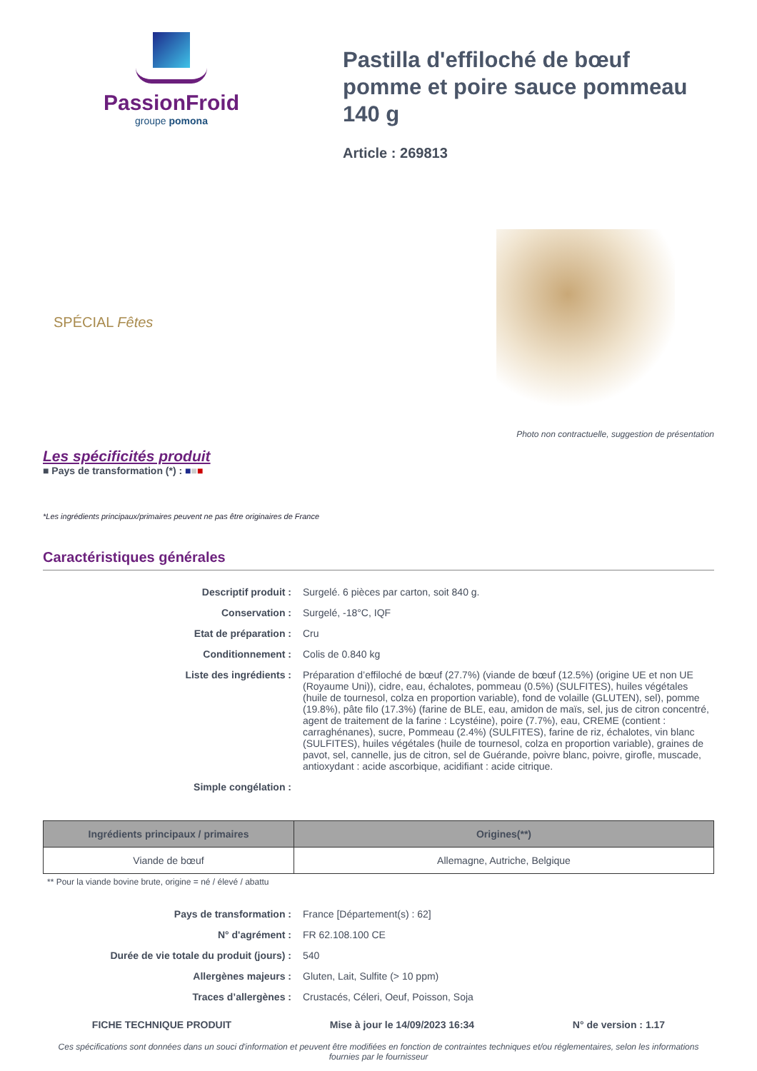PassionFroid
groupe pomona
Pastilla d'effiloché de bœuf pomme et poire sauce pommeau 140 g
Article : 269813
SPÉCIAL Fêtes
Photo non contractuelle, suggestion de présentation
Les spécificités produit
■ Pays de transformation (*) : ■■■
*Les ingrédients principaux/primaires peuvent ne pas être originaires de France
Caractéristiques générales
| Descriptif produit : | Surgelé. 6 pièces par carton, soit 840 g. |
| Conservation : | Surgelé, -18°C, IQF |
| Etat de préparation : | Cru |
| Conditionnement : | Colis de 0.840 kg |
| Liste des ingrédients : | Préparation d’effiloché de bœuf (27.7%) (viande de bœuf (12.5%) (origine UE et non UE (Royaume Uni)), cidre, eau, échalotes, pommeau (0.5%) (SULFITES), huiles végétales (huile de tournesol, colza en proportion variable), fond de volaille (GLUTEN), sel), pomme (19.8%), pâte filo (17.3%) (farine de BLE, eau, amidon de maïs, sel, jus de citron concentré, agent de traitement de la farine : Lcystéine), poire (7.7%), eau, CREME (contient : carraghénanes), sucre, Pommeau (2.4%) (SULFITES), farine de riz, échalotes, vin blanc (SULFITES), huiles végétales (huile de tournesol, colza en proportion variable), graines de pavot, sel, cannelle, jus de citron, sel de Guérande, poivre blanc, poivre, girofle, muscade, antioxydant : acide ascorbique, acidifiant : acide citrique. |
| Simple congélation : | |
| Ingrédients principaux / primaires | Origines(**) |
| --- | --- |
| Viande de bœuf | Allemagne, Autriche, Belgique |
** Pour la viande bovine brute, origine = né / élevé / abattu
| Pays de transformation : | France [Département(s) : 62] |
| N° d'agrément : | FR 62.108.100 CE |
| Durée de vie totale du produit (jours) : | 540 |
| Allergènes majeurs : | Gluten, Lait, Sulfite (> 10 ppm) |
| Traces d’allergènes : | Crustacés, Céleri, Oeuf, Poisson, Soja |
FICHE TECHNIQUE PRODUIT Mise à jour le 14/09/2023 16:34 N° de version : 1.17
Ces spécifications sont données dans un souci d'information et peuvent être modifiées en fonction de contraintes techniques et/ou réglementaires, selon les informations fournies par le fournisseur